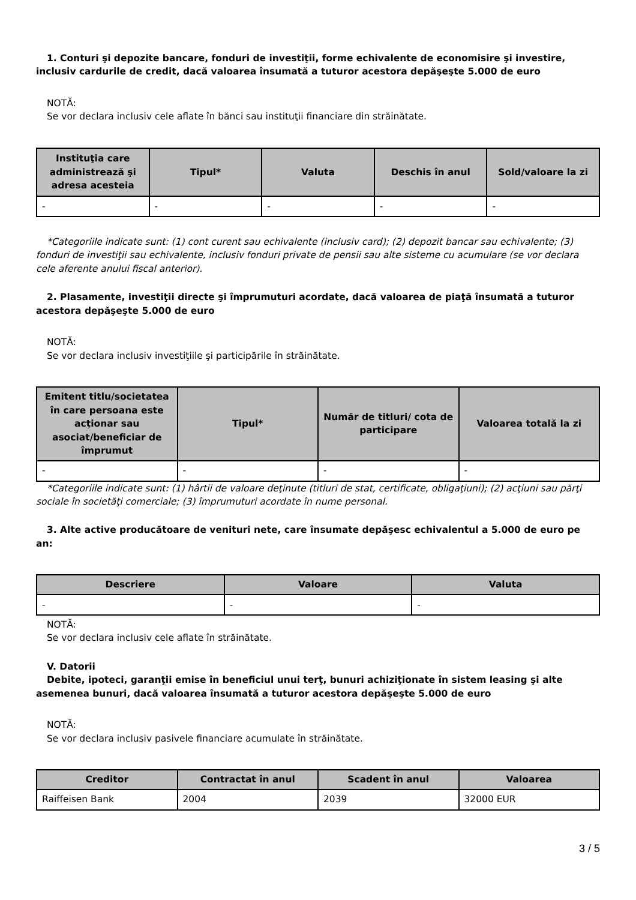1. Conturi şi depozite bancare, fonduri de investiţii, forme echivalente de economisire şi investire, inclusiv cardurile de credit, dacă valoarea însumată a tuturor acestora depăşeşte 5.000 de euro
NOTĂ:
Se vor declara inclusiv cele aflate în bănci sau instituţii financiare din străinătate.
| Instituţia care administrează şi adresa acesteia | Tipul* | Valuta | Deschis în anul | Sold/valoare la zi |
| --- | --- | --- | --- | --- |
| - | - | - | - | - |
*Categoriile indicate sunt: (1) cont curent sau echivalente (inclusiv card); (2) depozit bancar sau echivalente; (3) fonduri de investiţii sau echivalente, inclusiv fonduri private de pensii sau alte sisteme cu acumulare (se vor declara cele aferente anului fiscal anterior).
2. Plasamente, investiţii directe şi împrumuturi acordate, dacă valoarea de piaţă însumată a tuturor acestora depăşeşte 5.000 de euro
NOTĂ:
Se vor declara inclusiv investiţiile şi participările în străinătate.
| Emitent titlu/societatea în care persoana este acţionar sau asociat/beneficiar de împrumut | Tipul* | Număr de titluri/ cota de participare | Valoarea totală la zi |
| --- | --- | --- | --- |
| - | - | - | - |
*Categoriile indicate sunt: (1) hârtii de valoare deţinute (titluri de stat, certificate, obligaţiuni); (2) acţiuni sau părţi sociale în societăţi comerciale; (3) împrumuturi acordate în nume personal.
3. Alte active producătoare de venituri nete, care însumate depăşesc echivalentul a 5.000 de euro pe an:
| Descriere | Valoare | Valuta |
| --- | --- | --- |
| - | - | - |
NOTĂ:
Se vor declara inclusiv cele aflate în străinătate.
V. Datorii
Debite, ipoteci, garanţii emise în beneficiul unui terţ, bunuri achiziţionate în sistem leasing şi alte asemenea bunuri, dacă valoarea însumată a tuturor acestora depăşeşte 5.000 de euro
NOTĂ:
Se vor declara inclusiv pasivele financiare acumulate în străinătate.
| Creditor | Contractat în anul | Scadent în anul | Valoarea |
| --- | --- | --- | --- |
| Raiffeisen Bank | 2004 | 2039 | 32000 EUR |
3 / 5